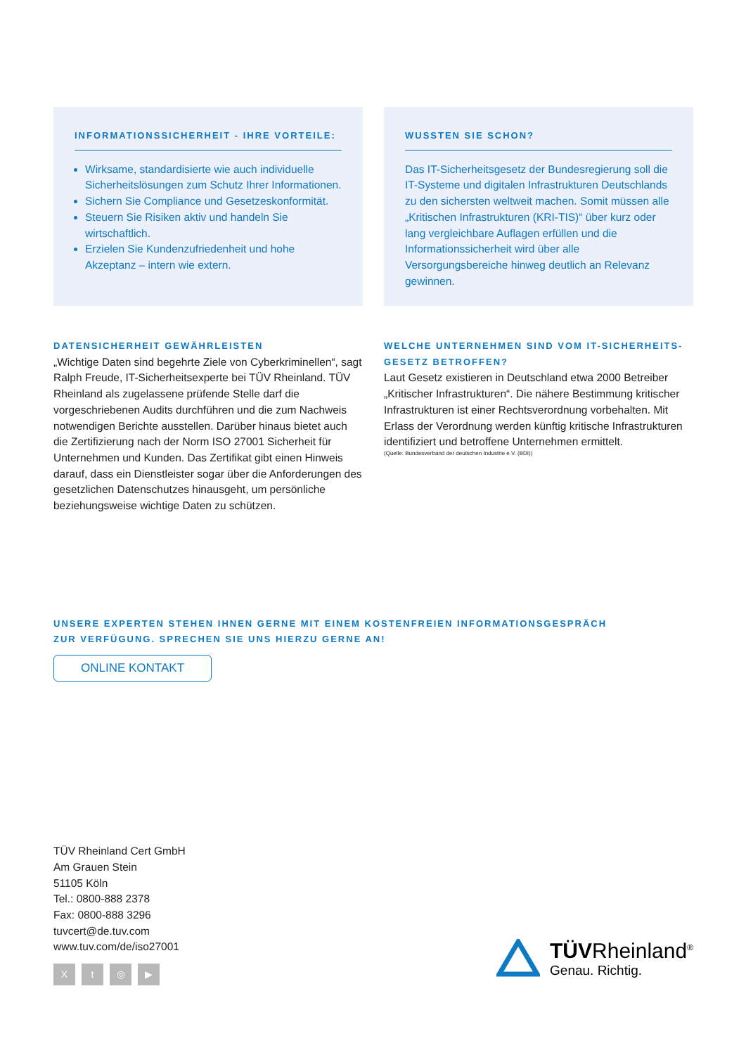INFORMATIONSSICHERHEIT - IHRE VORTEILE:
Wirksame, standardisierte wie auch individuelle Sicherheitslösungen zum Schutz Ihrer Informationen.
Sichern Sie Compliance und Gesetzeskonformität.
Steuern Sie Risiken aktiv und handeln Sie wirtschaftlich.
Erzielen Sie Kundenzufriedenheit und hohe Akzeptanz – intern wie extern.
WUSSTEN SIE SCHON?
Das IT-Sicherheitsgesetz der Bundesregierung soll die IT-Systeme und digitalen Infrastrukturen Deutschlands zu den sichersten weltweit machen. Somit müssen alle „Kritischen Infrastrukturen (KRI-TIS)“ über kurz oder lang vergleichbare Auflagen erfüllen und die Informationssicherheit wird über alle Versorgungsbereiche hinweg deutlich an Relevanz gewinnen.
DATENSICHERHEIT GEWÄHRLEISTEN
„Wichtige Daten sind begehrte Ziele von Cyberkriminellen“, sagt Ralph Freude, IT-Sicherheitsexperte bei TÜV Rheinland. TÜV Rheinland als zugelassene prüfende Stelle darf die vorgeschriebenen Audits durchführen und die zum Nachweis notwendigen Berichte ausstellen. Darüber hinaus bietet auch die Zertifizierung nach der Norm ISO 27001 Sicherheit für Unternehmen und Kunden. Das Zertifikat gibt einen Hinweis darauf, dass ein Dienstleister sogar über die Anforderungen des gesetzlichen Datenschutzes hinausgeht, um persönliche beziehungsweise wichtige Daten zu schützen.
WELCHE UNTERNEHMEN SIND VOM IT-SICHERHEITS-GESETZ BETROFFEN?
Laut Gesetz existieren in Deutschland etwa 2000 Betreiber „Kritischer Infrastrukturen“. Die nähere Bestimmung kritischer Infrastrukturen ist einer Rechtsverordnung vorbehalten. Mit Erlass der Verordnung werden künftig kritische Infrastrukturen identifiziert und betroffene Unternehmen ermittelt.
(Quelle: Bundesverband der deutschen Industrie e.V. (BDI))
UNSERE EXPERTEN STEHEN IHNEN GERNE MIT EINEM KOSTENFREIEN INFORMATIONSGESPRÄCH
ZUR VERFÜGUNG. SPRECHEN SIE UNS HIERZU GERNE AN!
ONLINE KONTAKT
TÜV Rheinland Cert GmbH
Am Grauen Stein
51105 Köln
Tel.: 0800-888 2378
Fax: 0800-888 3296
tuvcert@de.tuv.com
www.tuv.com/de/iso27001
Xt ◎ ▶
TÜVRheinland<sup>®</sup>
Genau. Richtig.